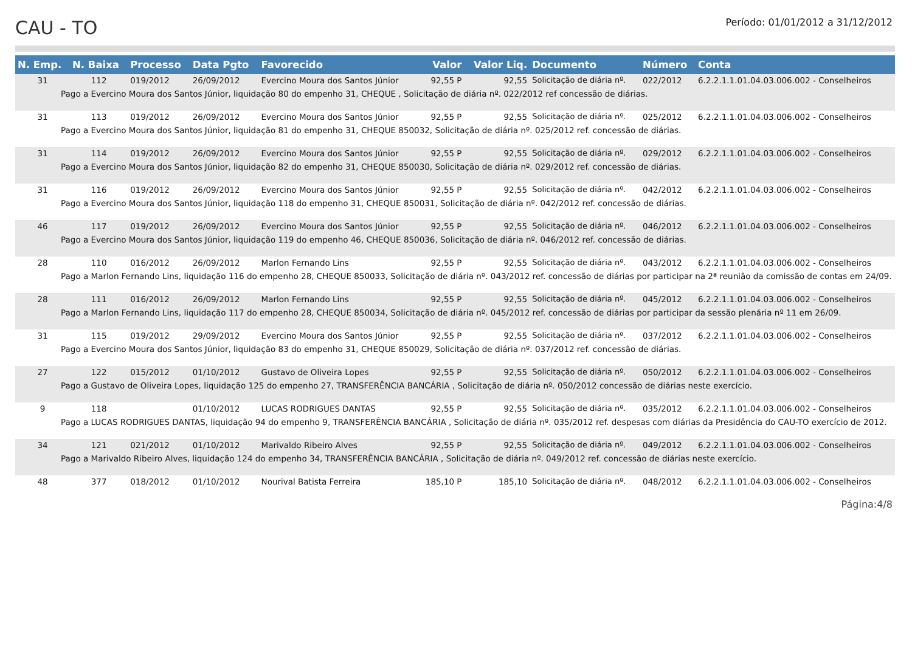CAU - TO
Período: 01/01/2012 a 31/12/2012
| N. Emp. | N. Baixa | Processo | Data Pgto | Favorecido | Valor | Valor Liq. | Documento | Número | Conta |
| --- | --- | --- | --- | --- | --- | --- | --- | --- | --- |
| 31 | 112 | 019/2012 | 26/09/2012 | Evercino Moura dos Santos Júnior | 92,55 P | 92,55 | Solicitação de diária nº. | 022/2012 | 6.2.2.1.1.01.04.03.006.002 - Conselheiros |
| Pago a Evercino Moura dos Santos Júnior, liquidação 80 do empenho 31, CHEQUE , Solicitação de diária nº. 022/2012 ref concessão de diárias. | | | | | | | | | |
| 31 | 113 | 019/2012 | 26/09/2012 | Evercino Moura dos Santos Júnior | 92,55 P | 92,55 | Solicitação de diária nº. | 025/2012 | 6.2.2.1.1.01.04.03.006.002 - Conselheiros |
| Pago a Evercino Moura dos Santos Júnior, liquidação 81 do empenho 31, CHEQUE 850032, Solicitação de diária nº. 025/2012 ref. concessão de diárias. | | | | | | | | | |
| 31 | 114 | 019/2012 | 26/09/2012 | Evercino Moura dos Santos Júnior | 92,55 P | 92,55 | Solicitação de diária nº. | 029/2012 | 6.2.2.1.1.01.04.03.006.002 - Conselheiros |
| Pago a Evercino Moura dos Santos Júnior, liquidação 82 do empenho 31, CHEQUE 850030, Solicitação de diária nº. 029/2012 ref. concessão de diárias. | | | | | | | | | |
| 31 | 116 | 019/2012 | 26/09/2012 | Evercino Moura dos Santos Júnior | 92,55 P | 92,55 | Solicitação de diária nº. | 042/2012 | 6.2.2.1.1.01.04.03.006.002 - Conselheiros |
| Pago a Evercino Moura dos Santos Júnior, liquidação 118 do empenho 31, CHEQUE 850031, Solicitação de diária nº. 042/2012 ref. concessão de diárias. | | | | | | | | | |
| 46 | 117 | 019/2012 | 26/09/2012 | Evercino Moura dos Santos Júnior | 92,55 P | 92,55 | Solicitação de diária nº. | 046/2012 | 6.2.2.1.1.01.04.03.006.002 - Conselheiros |
| Pago a Evercino Moura dos Santos Júnior, liquidação 119 do empenho 46, CHEQUE 850036, Solicitação de diária nº. 046/2012 ref. concessão de diárias. | | | | | | | | | |
| 28 | 110 | 016/2012 | 26/09/2012 | Marlon Fernando Lins | 92,55 P | 92,55 | Solicitação de diária nº. | 043/2012 | 6.2.2.1.1.01.04.03.006.002 - Conselheiros |
| Pago a Marlon Fernando Lins, liquidação 116 do empenho 28, CHEQUE 850033, Solicitação de diária nº. 043/2012 ref. concessão de diárias por participar na 2ª reunião da comissão de contas em 24/09. | | | | | | | | | |
| 28 | 111 | 016/2012 | 26/09/2012 | Marlon Fernando Lins | 92,55 P | 92,55 | Solicitação de diária nº. | 045/2012 | 6.2.2.1.1.01.04.03.006.002 - Conselheiros |
| Pago a Marlon Fernando Lins, liquidação 117 do empenho 28, CHEQUE 850034, Solicitação de diária nº. 045/2012 ref. concessão de diárias por participar da sessão plenária nº 11 em 26/09. | | | | | | | | | |
| 31 | 115 | 019/2012 | 29/09/2012 | Evercino Moura dos Santos Júnior | 92,55 P | 92,55 | Solicitação de diária nº. | 037/2012 | 6.2.2.1.1.01.04.03.006.002 - Conselheiros |
| Pago a Evercino Moura dos Santos Júnior, liquidação 83 do empenho 31, CHEQUE 850029, Solicitação de diária nº. 037/2012 ref. concessão de diárias. | | | | | | | | | |
| 27 | 122 | 015/2012 | 01/10/2012 | Gustavo de Oliveira Lopes | 92,55 P | 92,55 | Solicitação de diária nº. | 050/2012 | 6.2.2.1.1.01.04.03.006.002 - Conselheiros |
| Pago a Gustavo de Oliveira Lopes, liquidação 125 do empenho 27, TRANSFERÊNCIA BANCÁRIA , Solicitação de diária nº. 050/2012 concessão de diárias neste exercício. | | | | | | | | | |
| 9 | 118 | | 01/10/2012 | LUCAS RODRIGUES DANTAS | 92,55 P | 92,55 | Solicitação de diária nº. | 035/2012 | 6.2.2.1.1.01.04.03.006.002 - Conselheiros |
| Pago a LUCAS RODRIGUES DANTAS, liquidação 94 do empenho 9, TRANSFERÊNCIA BANCÁRIA , Solicitação de diária nº. 035/2012 ref. despesas com diárias da Presidência do CAU-TO exercício de 2012. | | | | | | | | | |
| 34 | 121 | 021/2012 | 01/10/2012 | Marivaldo Ribeiro Alves | 92,55 P | 92,55 | Solicitação de diária nº. | 049/2012 | 6.2.2.1.1.01.04.03.006.002 - Conselheiros |
| Pago a Marivaldo Ribeiro Alves, liquidação 124 do empenho 34, TRANSFERÊNCIA BANCÁRIA , Solicitação de diária nº. 049/2012 ref. concessão de diárias neste exercício. | | | | | | | | | |
| 48 | 377 | 018/2012 | 01/10/2012 | Nourival Batista Ferreira | 185,10 P | 185,10 | Solicitação de diária nº. | 048/2012 | 6.2.2.1.1.01.04.03.006.002 - Conselheiros |
Página:4/8